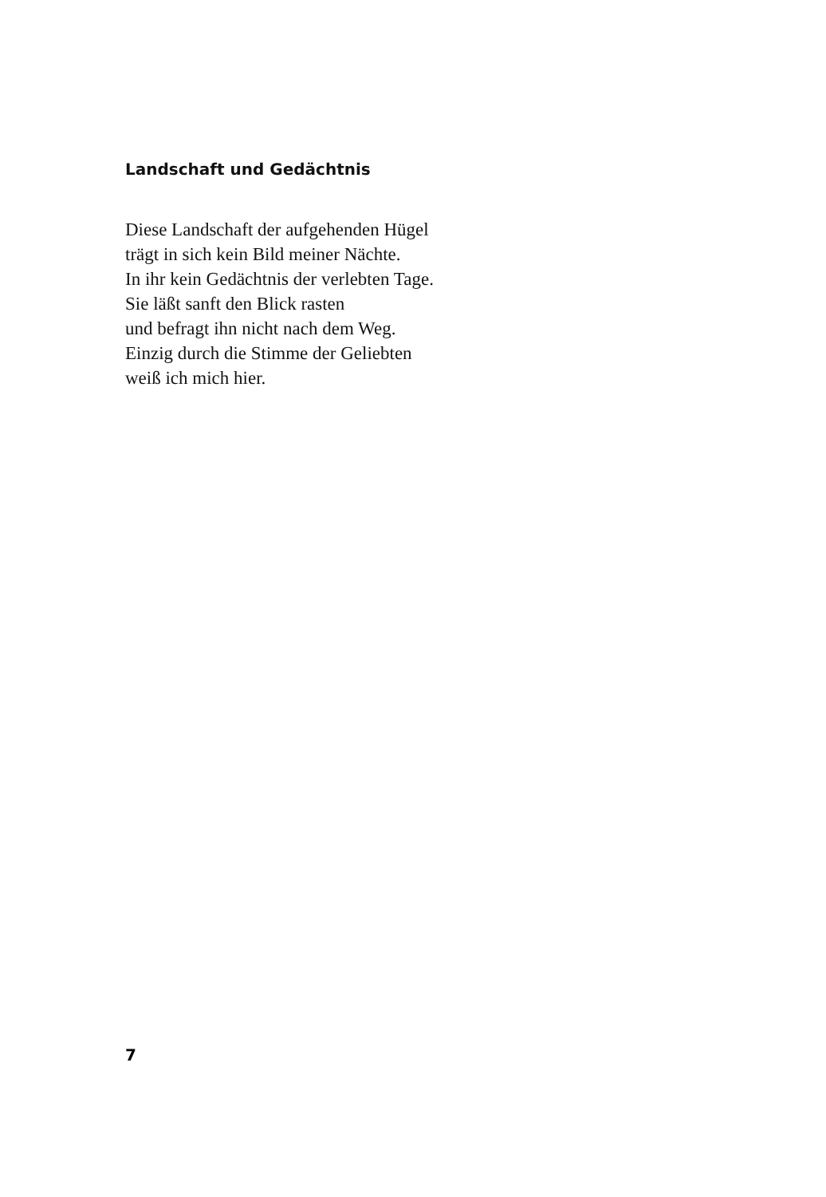Landschaft und Gedächtnis
Diese Landschaft der aufgehenden Hügel
trägt in sich kein Bild meiner Nächte.
In ihr kein Gedächtnis der verlebten Tage.
Sie läßt sanft den Blick rasten
und befragt ihn nicht nach dem Weg.
Einzig durch die Stimme der Geliebten
weiß ich mich hier.
7